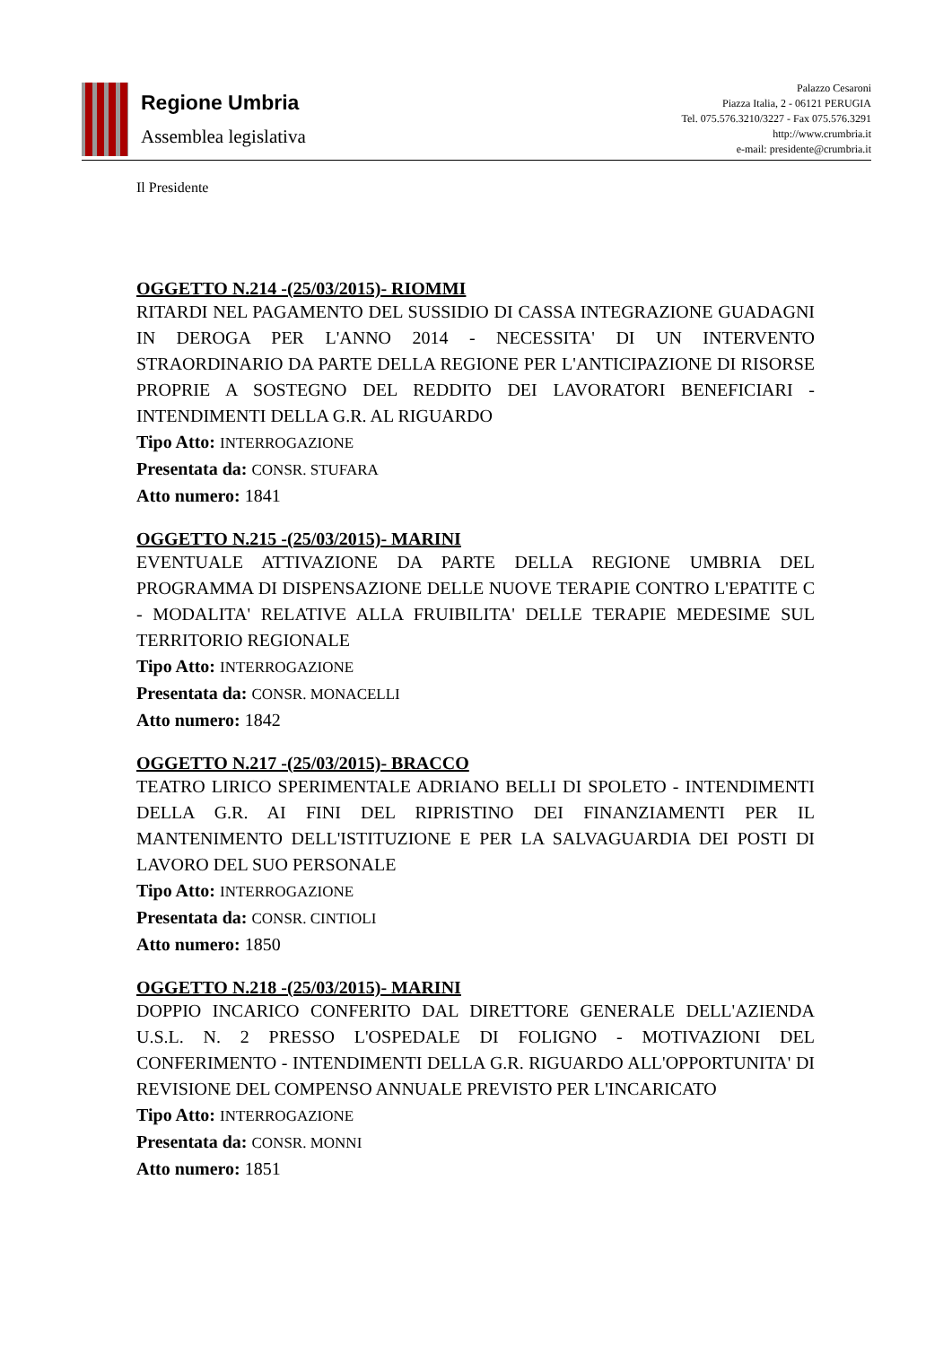Regione Umbria
Assemblea legislativa
Palazzo Cesaroni
Piazza Italia, 2 - 06121 PERUGIA
Tel. 075.576.3210/3227 - Fax 075.576.3291
http://www.crumbria.it
e-mail: presidente@crumbria.it
Il Presidente
OGGETTO N.214 -(25/03/2015)- RIOMMI
RITARDI NEL PAGAMENTO DEL SUSSIDIO DI CASSA INTEGRAZIONE GUADAGNI IN DEROGA PER L'ANNO 2014 - NECESSITA' DI UN INTERVENTO STRAORDINARIO DA PARTE DELLA REGIONE PER L'ANTICIPAZIONE DI RISORSE PROPRIE A SOSTEGNO DEL REDDITO DEI LAVORATORI BENEFICIARI - INTENDIMENTI DELLA G.R. AL RIGUARDO
Tipo Atto: INTERROGAZIONE
Presentata da: CONSR. STUFARA
Atto numero: 1841
OGGETTO N.215 -(25/03/2015)- MARINI
EVENTUALE ATTIVAZIONE DA PARTE DELLA REGIONE UMBRIA DEL PROGRAMMA DI DISPENSAZIONE DELLE NUOVE TERAPIE CONTRO L'EPATITE C - MODALITA' RELATIVE ALLA FRUIBILITA' DELLE TERAPIE MEDESIME SUL TERRITORIO REGIONALE
Tipo Atto: INTERROGAZIONE
Presentata da: CONSR. MONACELLI
Atto numero: 1842
OGGETTO N.217 -(25/03/2015)- BRACCO
TEATRO LIRICO SPERIMENTALE ADRIANO BELLI DI SPOLETO - INTENDIMENTI DELLA G.R. AI FINI DEL RIPRISTINO DEI FINANZIAMENTI PER IL MANTENIMENTO DELL'ISTITUZIONE E PER LA SALVAGUARDIA DEI POSTI DI LAVORO DEL SUO PERSONALE
Tipo Atto: INTERROGAZIONE
Presentata da: CONSR. CINTIOLI
Atto numero: 1850
OGGETTO N.218 -(25/03/2015)- MARINI
DOPPIO INCARICO CONFERITO DAL DIRETTORE GENERALE DELL'AZIENDA U.S.L. N. 2 PRESSO L'OSPEDALE DI FOLIGNO - MOTIVAZIONI DEL CONFERIMENTO - INTENDIMENTI DELLA G.R. RIGUARDO ALL'OPPORTUNITA' DI REVISIONE DEL COMPENSO ANNUALE PREVISTO PER L'INCARICATO
Tipo Atto: INTERROGAZIONE
Presentata da: CONSR. MONNI
Atto numero: 1851